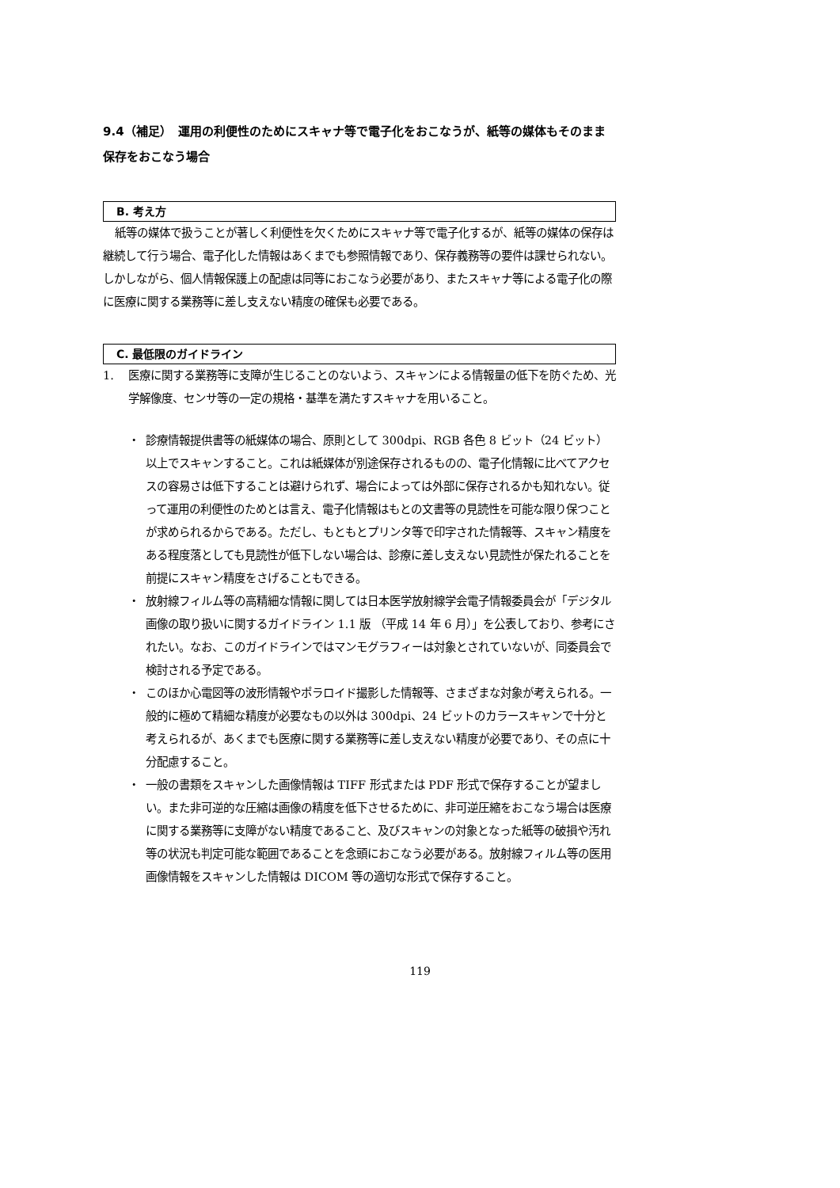9.4（補足）　運用の利便性のためにスキャナ等で電子化をおこなうが、紙等の媒体もそのまま保存をおこなう場合
B. 考え方
紙等の媒体で扱うことが著しく利便性を欠くためにスキャナ等で電子化するが、紙等の媒体の保存は継続して行う場合、電子化した情報はあくまでも参照情報であり、保存義務等の要件は課せられない。しかしながら、個人情報保護上の配慮は同等におこなう必要があり、またスキャナ等による電子化の際に医療に関する業務等に差し支えない精度の確保も必要である。
C. 最低限のガイドライン
1. 医療に関する業務等に支障が生じることのないよう、スキャンによる情報量の低下を防ぐため、光学解像度、センサ等の一定の規格・基準を満たすスキャナを用いること。
・ 診療情報提供書等の紙媒体の場合、原則として 300dpi、RGB 各色 8 ビット（24 ビット）以上でスキャンすること。これは紙媒体が別途保存されるものの、電子化情報に比べてアクセスの容易さは低下することは避けられず、場合によっては外部に保存されるかも知れない。従って運用の利便性のためとは言え、電子化情報はもとの文書等の見読性を可能な限り保つことが求められるからである。ただし、もともとプリンタ等で印字された情報等、スキャン精度をある程度落としても見読性が低下しない場合は、診療に差し支えない見読性が保たれることを前提にスキャン精度をさげることもできる。
・ 放射線フィルム等の高精細な情報に関しては日本医学放射線学会電子情報委員会が「デジタル画像の取り扱いに関するガイドライン 1.1 版 （平成 14 年 6 月）」を公表しており、参考にされたい。なお、このガイドラインではマンモグラフィーは対象とされていないが、同委員会で検討される予定である。
・ このほか心電図等の波形情報やポラロイド撮影した情報等、さまざまな対象が考えられる。一般的に極めて精細な精度が必要なもの以外は 300dpi、24 ビットのカラースキャンで十分と考えられるが、あくまでも医療に関する業務等に差し支えない精度が必要であり、その点に十分配慮すること。
・ 一般の書類をスキャンした画像情報は TIFF 形式または PDF 形式で保存することが望ましい。また非可逆的な圧縮は画像の精度を低下させるために、非可逆圧縮をおこなう場合は医療に関する業務等に支障がない精度であること、及びスキャンの対象となった紙等の破損や汚れ等の状況も判定可能な範囲であることを念頭におこなう必要がある。放射線フィルム等の医用画像情報をスキャンした情報は DICOM 等の適切な形式で保存すること。
119